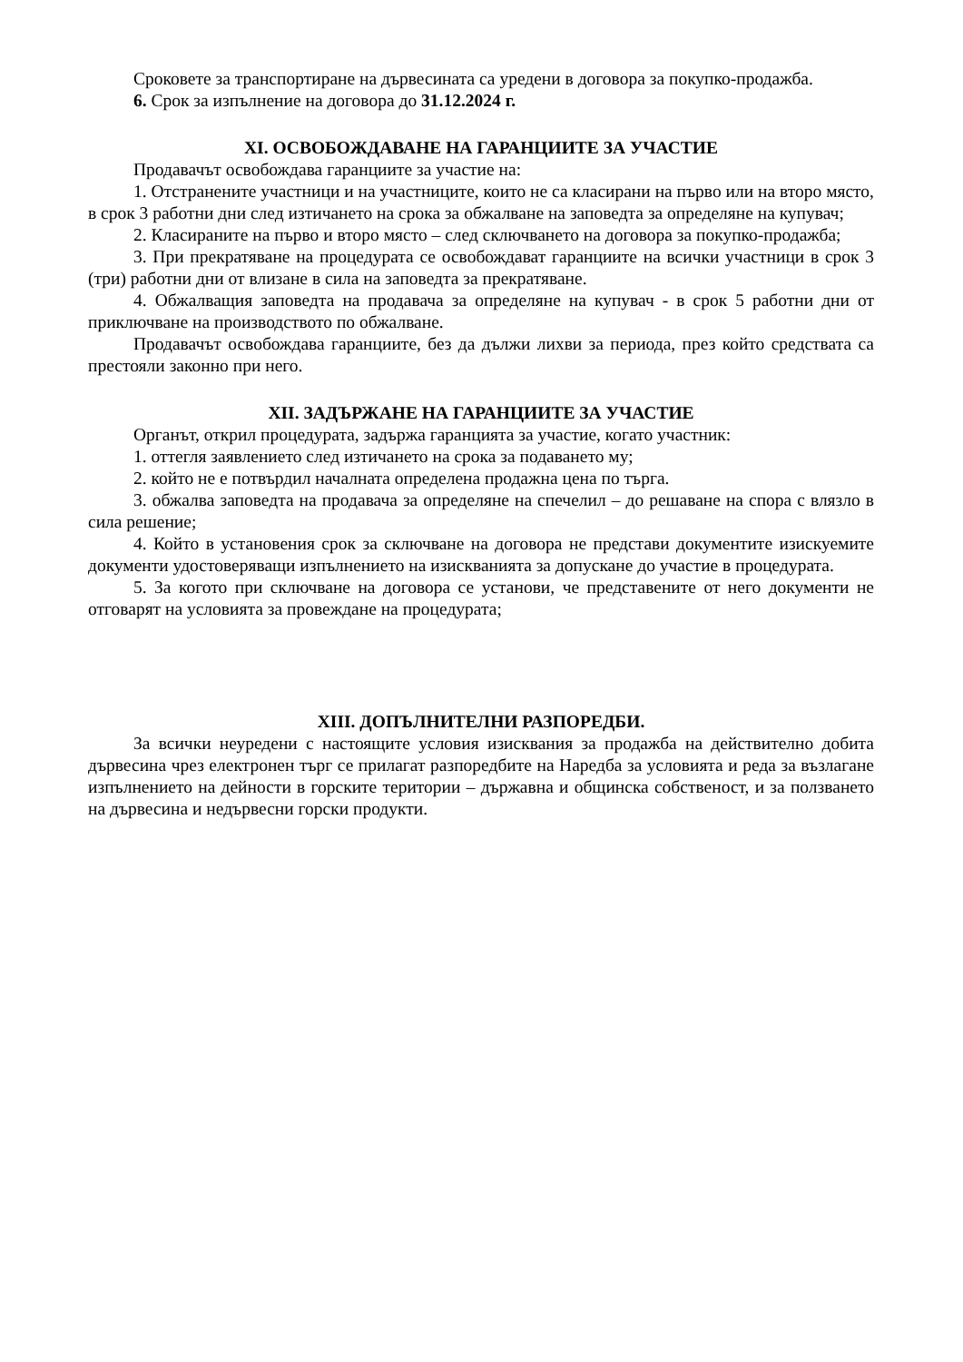Сроковете за транспортиране на дървесината са уредени в договора за покупко-продажба.
6. Срок за изпълнение на договора до 31.12.2024 г.
XI. ОСВОБОЖДАВАНЕ НА ГАРАНЦИИТЕ ЗА УЧАСТИЕ
Продавачът освобождава гаранциите за участие на:
1. Отстранените участници и на участниците, които не са класирани на първо или на второ място, в срок 3 работни дни след изтичането на срока за обжалване на заповедта за определяне на купувач;
2. Класираните на първо и второ място – след сключването на договора за покупко-продажба;
3. При прекратяване на процедурата се освобождават гаранциите на всички участници в срок 3 (три) работни дни от влизане в сила на заповедта за прекратяване.
4. Обжалващия заповедта на продавача за определяне на купувач - в срок 5 работни дни от приключване на производството по обжалване.
Продавачът освобождава гаранциите, без да дължи лихви за периода, през който средствата са престояли законно при него.
XII. ЗАДЪРЖАНЕ НА ГАРАНЦИИТЕ ЗА УЧАСТИЕ
Органът, открил процедурата, задържа гаранцията за участие, когато участник:
1. оттегля заявлението след изтичането на срока за подаването му;
2. който не е потвърдил началната определена продажна цена по търга.
3. обжалва заповедта на продавача за определяне на спечелил – до решаване на спора с влязло в сила решение;
4. Който в установения срок за сключване на договора не представи документите изискуемите документи удостоверяващи изпълнението на изискванията за допускане до участие в процедурата.
5. За когото при сключване на договора се установи, че представените от него документи не отговарят на условията за провеждане на процедурата;
XIII. ДОПЪЛНИТЕЛНИ РАЗПОРЕДБИ.
За всички неуредени с настоящите условия изисквания за продажба на действително добита дървесина чрез електронен търг се прилагат разпоредбите на Наредба за условията и реда за възлагане изпълнението на дейности в горските територии – държавна и общинска собственост, и за ползването на дървесина и недървесни горски продукти.